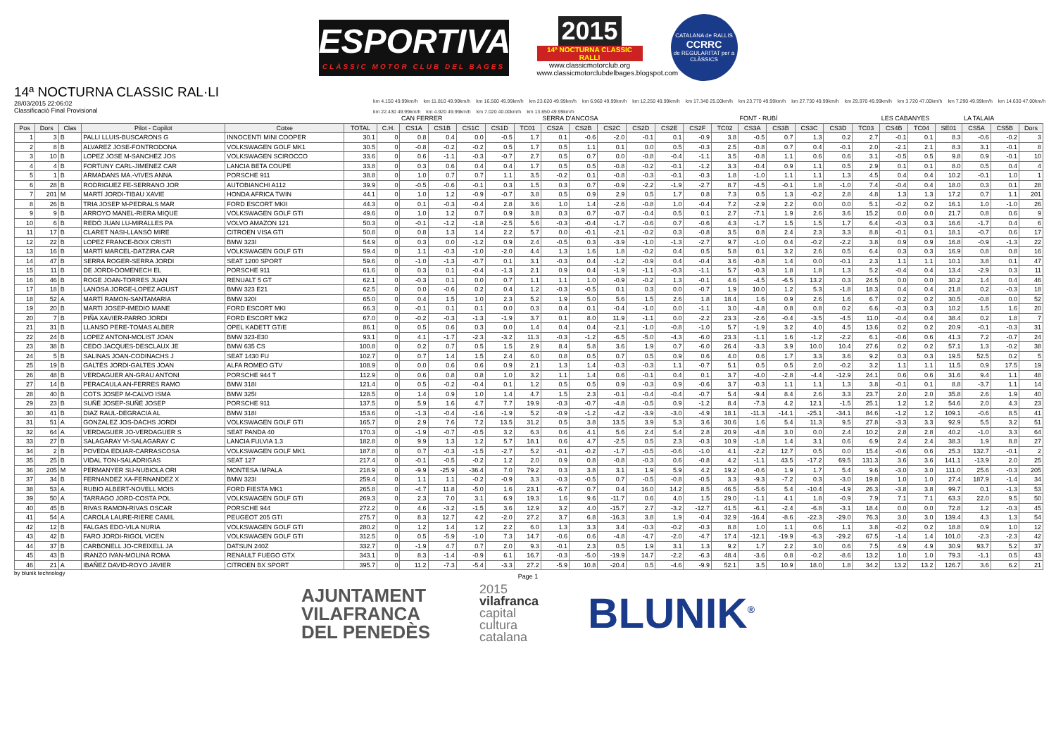ESPORTIVA
CLÀSSIC MOTOR CLUB DEL BAGES
2015
14ª NOCTURNA CLASSIC RALLI
www.classicmotorclub.org
www.classicmotorclubdelbages.blogspot.com
CATALANA de RALLIS
CCRRC
de REGULARITAT per a CLÀSSICS
14ª NOCTURNA CLASSIC RAL·LI
28/03/2015 22:06:02
Classificació Final Provisional
km 4.150 49.99km/h km 11.810 49.99km/h km 16.560 49.99km/h km 23.620 49.99km/h km 6.960 49.99km/h km 12.250 49.99km/h km 17.340 25.00km/h km 23.770 49.99km/h km 27.730 49.99km/h km 29.970 49.99km/h km 3.720 47.00km/h km 7.290 49.99km/h km 14.630 47.00km/h km 22.430 49.99km/h km 4.920 49.99km/h km 7.020 40.00km/h km 13.650 49.99km/h
| | | | | | | | CAN FERRER | | | | | SERRA D'ANCOSA | | | | | | | FONT - RUBÍ | | | | | LES CABANYES | | | LA TALAIA | | |
| Pos | Dors | Clas | Pilot - Copilot | Cotxe | TOTAL | C.H. | CS1A | CS1B | CS1C | CS1D | TC01 | CS2A | CS2B | CS2C | CS2D | CS2E | CS2F | TC02 | CS3A | CS3B | CS3C | CS3D | TC03 | CS4B | TC04 | SE01 | CS5A | CS5B | Dors |
| 1 | 3 | B | PALLI LLUIS-BUSCARONS G | INNOCENTI MINI COOPER | 30.1 | 0 | 0.8 | 0.4 | 0.0 | -0.5 | 1.7 | 0.1 | -0.6 | -2.0 | -0.1 | 0.1 | -0.9 | 3.8 | -0.5 | 0.7 | 1.3 | 0.2 | 2.7 | -0.1 | 0.1 | 8.3 | -0.6 | -0.2 | 3 |
| 2 | 8 | B | ALVAREZ JOSE-FONTRODONA | VOLKSWAGEN GOLF MK1 | 30.5 | 0 | -0.8 | -0.2 | -0.2 | 0.5 | 1.7 | 0.5 | 1.1 | 0.1 | 0.0 | 0.5 | -0.3 | 2.5 | -0.8 | 0.7 | 0.4 | -0.1 | 2.0 | -2.1 | 2.1 | 8.3 | 3.1 | -0.1 | 8 |
| 3 | 10 | B | LOPEZ JOSE M-SANCHEZ JOS | VOLKSWAGEN SCIROCCO | 33.6 | 0 | 0.6 | -1.1 | -0.3 | -0.7 | 2.7 | 0.5 | 0.7 | 0.0 | -0.8 | -0.4 | -1.1 | 3.5 | -0.8 | 1.1 | 0.6 | 0.6 | 3.1 | -0.5 | 0.5 | 9.8 | 0.9 | -0.1 | 10 |
| 4 | 4 | B | FORTUNY CARL-JIMENEZ CAR | LANCIA BETA COUPE | 33.8 | 0 | 0.3 | 0.6 | 0.4 | 0.4 | 1.7 | 0.5 | 0.5 | -0.8 | -0.2 | -0.1 | -1.2 | 3.3 | -0.4 | 0.9 | 1.1 | 0.5 | 2.9 | 0.1 | 0.1 | 8.0 | 0.5 | 0.4 | 4 |
| 5 | 1 | B | ARMADANS MA.-VIVES ANNA | PORSCHE 911 | 38.8 | 0 | 1.0 | 0.7 | 0.7 | 1.1 | 3.5 | -0.2 | 0.1 | -0.8 | -0.3 | -0.1 | -0.3 | 1.8 | -1.0 | 1.1 | 1.1 | 1.3 | 4.5 | 0.4 | 0.4 | 10.2 | -0.1 | 1.0 | 1 |
| 6 | 28 | B | RODRIGUEZ FE-SERRANO JOR | AUTOBIANCHI A112 | 39.9 | 0 | -0.5 | -0.6 | -0.1 | 0.3 | 1.5 | 0.3 | 0.7 | -0.9 | -2.2 | -1.9 | -2.7 | 8.7 | -4.5 | -0.1 | 1.8 | -1.0 | 7.4 | -0.4 | 0.4 | 18.0 | 0.3 | 0.1 | 28 |
| 7 | 201 | M | MARTÍ JORDI-TIBAU XAVIE | HONDA AFRICA TWIN | 44.1 | 0 | 1.0 | 1.2 | -0.9 | -0.7 | 3.8 | 0.5 | 0.9 | 2.9 | 0.5 | 1.7 | 0.8 | 7.3 | 0.5 | 1.3 | -0.2 | 2.8 | 4.8 | 1.3 | 1.3 | 17.2 | 0.7 | 1.1 | 201 |
| 8 | 26 | B | TRIA JOSEP M-PEDRALS MAR | FORD ESCORT MKII | 44.3 | 0 | 0.1 | -0.3 | -0.4 | 2.8 | 3.6 | 1.0 | 1.4 | -2.6 | -0.8 | 1.0 | -0.4 | 7.2 | -2.9 | 2.2 | 0.0 | 0.0 | 5.1 | -0.2 | 0.2 | 16.1 | 1.0 | -1.0 | 26 |
| 9 | 9 | B | ARROYO MANEL-RIERA MIQUE | VOLKSWAGEN GOLF GTI | 49.6 | 0 | 1.0 | 1.2 | 0.7 | 0.9 | 3.8 | 0.3 | 0.7 | -0.7 | -0.4 | 0.5 | 0.1 | 2.7 | -7.1 | 1.9 | 2.6 | 3.6 | 15.2 | 0.0 | 0.0 | 21.7 | 0.8 | 0.6 | 9 |
| 10 | 6 | B | REDÓ JUAN LU-MIRALLES PA | VOLVO AMAZON 121 | 50.3 | 0 | -0.1 | -1.2 | -1.8 | -2.5 | 5.6 | -0.3 | -0.4 | -1.7 | -0.6 | 0.7 | -0.6 | 4.3 | -1.7 | 1.5 | 1.5 | 1.7 | 6.4 | -0.3 | 0.3 | 16.6 | -1.7 | 0.4 | 6 |
| 11 | 17 | B | CLARET NASI-LLANSÓ MIRE | CITROEN VISA GTI | 50.8 | 0 | 0.8 | 1.3 | 1.4 | 2.2 | 5.7 | 0.0 | -0.1 | -2.1 | -0.2 | 0.3 | -0.8 | 3.5 | 0.8 | 2.4 | 2.3 | 3.3 | 8.8 | -0.1 | 0.1 | 18.1 | -0.7 | 0.6 | 17 |
| 12 | 22 | B | LOPEZ FRANCE-BOIX CRISTI | BMW 323I | 54.9 | 0 | 0.3 | 0.0 | -1.2 | 0.9 | 2.4 | -0.5 | 0.3 | -3.9 | -1.0 | -1.3 | -2.7 | 9.7 | -1.0 | 0.4 | -0.2 | -2.2 | 3.8 | 0.9 | 0.9 | 16.8 | -0.9 | -1.3 | 22 |
| 13 | 16 | B | MARTÍ MARCEL-DATZIRA CAR | VOLKSWAGEN GOLF GTI | 59.4 | 0 | 1.1 | -0.3 | -1.0 | -2.0 | 4.4 | 1.3 | 1.6 | 1.8 | -0.2 | 0.4 | 0.5 | 5.8 | 0.1 | 3.2 | 2.6 | 0.5 | 6.4 | 0.3 | 0.3 | 16.9 | 0.8 | 0.8 | 16 |
| 14 | 47 | B | SERRA ROGER-SERRA JORDI | SEAT 1200 SPORT | 59.6 | 0 | -1.0 | -1.3 | -0.7 | 0.1 | 3.1 | -0.3 | 0.4 | -1.2 | -0.9 | 0.4 | -0.4 | 3.6 | -0.8 | 1.4 | 0.0 | -0.1 | 2.3 | 1.1 | 1.1 | 10.1 | 3.8 | 0.1 | 47 |
| 15 | 11 | B | DE JORDI-DOMENECH EL | PORSCHE 911 | 61.6 | 0 | 0.3 | 0.1 | -0.4 | -1.3 | 2.1 | 0.9 | 0.4 | -1.9 | -1.1 | -0.3 | -1.1 | 5.7 | -0.3 | 1.8 | 1.8 | 1.3 | 5.2 | -0.4 | 0.4 | 13.4 | -2.9 | 0.3 | 11 |
| 16 | 46 | B | ROGE JOAN-TORRES JUAN | RENUALT 5 GT | 62.1 | 0 | -0.3 | 0.1 | 0.0 | 0.7 | 1.1 | 1.1 | 1.0 | -0.9 | -0.2 | 1.3 | -0.1 | 4.6 | -4.5 | -6.5 | 13.2 | 0.3 | 24.5 | 0.0 | 0.0 | 30.2 | 1.4 | 0.4 | 46 |
| 17 | 18 | B | LANOSA JORGE-LOPEZ AGUST | BMW 323 E21 | 62.5 | 0 | 0.0 | -0.6 | 0.2 | 0.4 | 1.2 | -0.3 | -0.5 | 0.1 | 0.3 | 0.0 | -0.7 | 1.9 | 10.0 | 1.2 | 5.3 | -1.8 | 18.3 | 0.4 | 0.4 | 21.8 | 0.2 | -0.3 | 18 |
| 18 | 52 | A | MARTÍ RAMON-SANTAMARIA | BMW 320I | 65.0 | 0 | 0.4 | 1.5 | 1.0 | 2.3 | 5.2 | 1.9 | 5.0 | 5.6 | 1.5 | 2.6 | 1.8 | 18.4 | 1.6 | 0.9 | 2.6 | 1.6 | 6.7 | 0.2 | 0.2 | 30.5 | -0.8 | 0.0 | 52 |
| 19 | 20 | B | MARTI JOSEP-IMEDIO MANE | FORD ESCORT MKI | 66.3 | 0 | -0.1 | 0.1 | 0.1 | 0.0 | 0.3 | 0.4 | 0.1 | -0.4 | -1.0 | 0.0 | -1.1 | 3.0 | -4.8 | 0.8 | 0.8 | 0.2 | 6.6 | -0.3 | 0.3 | 10.2 | 1.5 | 1.6 | 20 |
| 20 | 7 | B | PIÑA XAVIER-PARRO JORDI | FORD ESCORT MK2 | 67.0 | 0 | -0.2 | -0.3 | -1.3 | -1.9 | 3.7 | 0.1 | 8.0 | 11.9 | -1.1 | 0.0 | -2.2 | 23.3 | -2.6 | -0.4 | -3.5 | -4.5 | 11.0 | -0.4 | 0.4 | 38.4 | 0.2 | 1.8 | 7 |
| 21 | 31 | B | LLANSÓ PERE-TOMAS ALBER | OPEL KADETT GT/E | 86.1 | 0 | 0.5 | 0.6 | 0.3 | 0.0 | 1.4 | 0.4 | 0.4 | -2.1 | -1.0 | -0.8 | -1.0 | 5.7 | -1.9 | 3.2 | 4.0 | 4.5 | 13.6 | 0.2 | 0.2 | 20.9 | -0.1 | -0.3 | 31 |
| 22 | 24 | B | LOPEZ ANTONI-MOLIST JOAN | BMW 323-E30 | 93.1 | 0 | 4.1 | -1.7 | -2.3 | -3.2 | 11.3 | -0.3 | -1.2 | -6.5 | -5.0 | -4.3 | -6.0 | 23.3 | -1.1 | 1.6 | -1.2 | -2.2 | 6.1 | -0.6 | 0.6 | 41.3 | 7.2 | -0.7 | 24 |
| 23 | 38 | B | CEDO JACQUES-DESCLAUX JE | BMW 635 CS | 100.8 | 0 | 0.2 | 0.7 | 0.5 | 1.5 | 2.9 | 8.4 | 5.8 | 3.6 | 1.9 | 0.7 | -6.0 | 26.4 | -3.3 | 3.9 | 10.0 | 10.4 | 27.6 | 0.2 | 0.2 | 57.1 | 1.3 | -0.2 | 38 |
| 24 | 5 | B | SALINAS JOAN-CODINACHS J | SEAT 1430 FU | 102.7 | 0 | 0.7 | 1.4 | 1.5 | 2.4 | 6.0 | 0.8 | 0.5 | 0.7 | 0.5 | 0.9 | 0.6 | 4.0 | 0.6 | 1.7 | 3.3 | 3.6 | 9.2 | 0.3 | 0.3 | 19.5 | 52.5 | 0.2 | 5 |
| 25 | 19 | B | GALTÉS JORDI-GALTES JOAN | ALFA ROMEO GTV | 108.9 | 0 | 0.0 | 0.6 | 0.6 | 0.9 | 2.1 | 1.3 | 1.4 | -0.3 | -0.3 | 1.1 | -0.7 | 5.1 | 0.5 | 0.5 | 2.0 | -0.2 | 3.2 | 1.1 | 1.1 | 11.5 | 0.9 | 17.5 | 19 |
| 26 | 48 | B | VERDAGUER AN-GRAU ANTONI | PORSCHE 944 T | 112.9 | 0 | 0.6 | 0.8 | 0.8 | 1.0 | 3.2 | 1.1 | 1.4 | 0.6 | -0.1 | 0.4 | 0.1 | 3.7 | -4.0 | -2.8 | -4.4 | -12.9 | 24.1 | 0.6 | 0.6 | 31.6 | 9.4 | 1.1 | 48 |
| 27 | 14 | B | PERACAULA AN-FERRES RAMO | BMW 318I | 121.4 | 0 | 0.5 | -0.2 | -0.4 | 0.1 | 1.2 | 0.5 | 0.5 | 0.9 | -0.3 | 0.9 | -0.6 | 3.7 | -0.3 | 1.1 | 1.1 | 1.3 | 3.8 | -0.1 | 0.1 | 8.8 | -3.7 | 1.1 | 14 |
| 28 | 40 | B | COTS JOSEP M-CALVO ISMA | BMW 325I | 128.5 | 0 | 1.4 | 0.9 | 1.0 | 1.4 | 4.7 | 1.5 | 2.3 | -0.1 | -0.4 | -0.4 | -0.7 | 5.4 | -9.4 | 8.4 | 2.6 | 3.3 | 23.7 | 2.0 | 2.0 | 35.8 | 2.6 | 1.9 | 40 |
| 29 | 23 | B | SUÑÉ JOSEP-SUÑÉ JOSEP | PORSCHE 911 | 137.5 | 0 | 5.9 | 1.6 | 4.7 | 7.7 | 19.9 | -0.3 | -0.7 | -4.8 | -0.5 | 0.9 | -1.2 | 8.4 | -7.3 | 4.2 | 12.1 | -1.5 | 25.1 | 1.2 | 1.2 | 54.6 | 2.0 | 4.3 | 23 |
| 30 | 41 | B | DIAZ RAUL-DEGRACIA AL | BMW 318I | 153.6 | 0 | -1.3 | -0.4 | -1.6 | -1.9 | 5.2 | -0.9 | -1.2 | -4.2 | -3.9 | -3.0 | -4.9 | 18.1 | -11.3 | -14.1 | -25.1 | -34.1 | 84.6 | -1.2 | 1.2 | 109.1 | -0.6 | 8.5 | 41 |
| 31 | 51 | A | GONZALEZ JOS-DACHS JORDI | VOLKSWAGEN GOLF GTI | 165.7 | 0 | 2.9 | 7.6 | 7.2 | 13.5 | 31.2 | 0.5 | 3.8 | 13.5 | 3.9 | 5.3 | 3.6 | 30.6 | 1.6 | 5.4 | 11.3 | 9.5 | 27.8 | -3.3 | 3.3 | 92.9 | 5.5 | 3.2 | 51 |
| 32 | 64 | A | VERDAGUER JO-VERDAGUER S | SEAT PANDA 40 | 170.3 | 0 | -1.9 | -0.7 | -0.5 | 3.2 | 6.3 | 0.6 | 4.1 | 5.6 | 2.4 | 5.4 | 2.8 | 20.9 | -4.8 | 3.0 | 0.0 | 2.4 | 10.2 | 2.8 | 2.8 | 40.2 | -1.0 | 3.3 | 64 |
| 33 | 27 | B | SALAGARAY VI-SALAGARAY C | LANCIA FULVIA 1.3 | 182.8 | 0 | 9.9 | 1.3 | 1.2 | 5.7 | 18.1 | 0.6 | 4.7 | -2.5 | 0.5 | 2.3 | -0.3 | 10.9 | -1.8 | 1.4 | 3.1 | 0.6 | 6.9 | 2.4 | 2.4 | 38.3 | 1.9 | 8.8 | 27 |
| 34 | 2 | B | POVEDA EDUAR-CARRASCOSA | VOLKSWAGEN GOLF MK1 | 187.8 | 0 | 0.7 | -0.3 | -1.5 | -2.7 | 5.2 | -0.1 | -0.2 | -1.7 | -0.5 | -0.6 | -1.0 | 4.1 | -2.2 | 12.7 | 0.5 | 0.0 | 15.4 | -0.6 | 0.6 | 25.3 | 132.7 | -0.1 | 2 |
| 35 | 25 | B | VIDAL TONI-SALADRIGAS | SEAT 127 | 217.4 | 0 | -0.1 | -0.5 | -0.2 | 1.2 | 2.0 | 0.9 | 0.8 | -0.8 | -0.3 | 0.6 | -0.8 | 4.2 | -1.1 | 43.5 | -17.2 | 69.5 | 131.3 | 3.6 | 3.6 | 141.1 | -13.9 | 2.0 | 25 |
| 36 | 205 | M | PERMANYER SU-NUBIOLA ORI | MONTESA IMPALA | 218.9 | 0 | -9.9 | -25.9 | -36.4 | 7.0 | 79.2 | 0.3 | 3.8 | 3.1 | 1.9 | 5.9 | 4.2 | 19.2 | -0.6 | 1.9 | 1.7 | 5.4 | 9.6 | -3.0 | 3.0 | 111.0 | 25.6 | -0.3 | 205 |
| 37 | 34 | B | FERNANDEZ XA-FERNANDEZ X | BMW 323I | 259.4 | 0 | 1.1 | 1.1 | -0.2 | -0.9 | 3.3 | -0.3 | -0.5 | 0.7 | -0.5 | -0.8 | -0.5 | 3.3 | -9.3 | -7.2 | 0.3 | -3.0 | 19.8 | 1.0 | 1.0 | 27.4 | 187.9 | -1.4 | 34 |
| 38 | 53 | A | RUBIO ALBERT-NOVELL MOIS | FORD FIESTA MK1 | 265.8 | 0 | -4.7 | 11.8 | -5.0 | 1.6 | 23.1 | -6.7 | 0.7 | 0.4 | 16.0 | 14.2 | 8.5 | 46.5 | -5.6 | 5.4 | -10.4 | -4.9 | 26.3 | -3.8 | 3.8 | 99.7 | 0.1 | -1.3 | 53 |
| 39 | 50 | A | TARRAGO JORD-COSTA POL | VOLKSWAGEN GOLF GTI | 269.3 | 0 | 2.3 | 7.0 | 3.1 | 6.9 | 19.3 | 1.6 | 9.6 | -11.7 | 0.6 | 4.0 | 1.5 | 29.0 | -1.1 | 4.1 | 1.8 | -0.9 | 7.9 | 7.1 | 7.1 | 63.3 | 22.0 | 9.5 | 50 |
| 40 | 45 | B | RIVAS RAMON-RIVAS OSCAR | PORSCHE 944 | 272.2 | 0 | 4.6 | -3.2 | -1.5 | 3.6 | 12.9 | 3.2 | 4.0 | -15.7 | 2.7 | -3.2 | -12.7 | 41.5 | -6.1 | -2.4 | -6.8 | -3.1 | 18.4 | 0.0 | 0.0 | 72.8 | 1.2 | -0.3 | 45 |
| 41 | 54 | A | CAROLA LAURE-RIERE CAMIL | PEUGEOT 205 GTI | 275.7 | 0 | 8.3 | 12.7 | 4.2 | -2.0 | 27.2 | 3.7 | 6.8 | -16.3 | 3.8 | 1.9 | -0.4 | 32.9 | -16.4 | -8.6 | -22.3 | -29.0 | 76.3 | 3.0 | 3.0 | 139.4 | 4.3 | 1.3 | 54 |
| 42 | 12 | B | FALGAS EDO-VILA NURIA | VOLKSWAGEN GOLF GTI | 280.2 | 0 | 1.2 | 1.4 | 1.2 | 2.2 | 6.0 | 1.3 | 3.3 | 3.4 | -0.3 | -0.2 | -0.3 | 8.8 | 1.0 | 1.1 | 0.6 | 1.1 | 3.8 | -0.2 | 0.2 | 18.8 | 0.9 | 1.0 | 12 |
| 43 | 42 | B | FARO JORDI-RIGOL VICEN | VOLKSWAGEN GOLF GTI | 312.5 | 0 | 0.5 | -5.9 | -1.0 | 7.3 | 14.7 | -0.6 | 0.6 | -4.8 | -4.7 | -2.0 | -4.7 | 17.4 | -12.1 | -19.9 | -6.3 | -29.2 | 67.5 | -1.4 | 1.4 | 101.0 | -2.3 | -2.3 | 42 |
| 44 | 37 | B | CARBONELL JO-CREIXELL JA | DATSUN 240Z | 332.7 | 0 | -1.9 | 4.7 | 0.7 | 2.0 | 9.3 | -0.1 | 2.3 | 0.5 | 1.9 | 3.1 | 1.3 | 9.2 | 1.7 | 2.2 | 3.0 | 0.6 | 7.5 | 4.9 | 4.9 | 30.9 | 93.7 | 5.2 | 37 |
| 45 | 43 | B | IRANZO IVAN-MOLINA ROMA | RENAULT FUEGO GTX | 343.1 | 0 | 8.3 | -1.4 | -0.9 | 6.1 | 16.7 | -0.3 | -5.0 | -19.9 | 14.7 | -2.2 | -6.3 | 48.4 | -3.6 | 0.8 | -0.2 | -8.6 | 13.2 | 1.0 | 1.0 | 79.3 | -1.1 | 0.5 | 43 |
| 46 | 21 | A | IBAÑEZ DAVID-ROYO JAVIER | CITROEN BX SPORT | 395.7 | 0 | 11.2 | -7.3 | -5.4 | -3.3 | 27.2 | -5.9 | 10.8 | -20.4 | 0.5 | -4.6 | -9.9 | 52.1 | 3.5 | 10.9 | 18.0 | 1.8 | 34.2 | 13.2 | 13.2 | 126.7 | 3.6 | 6.2 | 21 |
by blunik technology
Page 1
AJUNTAMENT
VILAFRANCA
DEL PENEDÈS
2015
vilafranca
capital
cultura
catalana
BLUNIK<sup>®</sup>